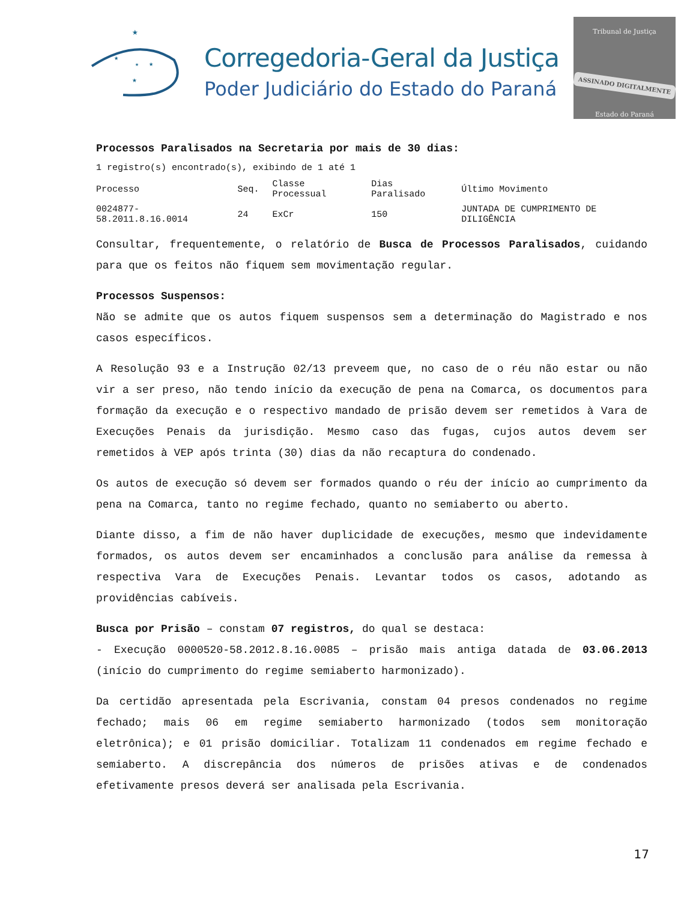★
★
★
★
★
Corregedoria-Geral da Justiça
Poder Judiciário do Estado do Paraná
Tribunal de Justiça
ASSINADO DIGITALMENTE
Estado do Paraná
Processos Paralisados na Secretaria por mais de 30 dias:
1 registro(s) encontrado(s), exibindo de 1 até 1
| Processo | Seq. | Classe Processual | Dias Paralisado | Último Movimento |
| 0024877-58.2011.8.16.0014 | 24 | ExCr | 150 | JUNTADA DE CUMPRIMENTO DE DILIGÊNCIA |
Consultar, frequentemente, o relatório de Busca de Processos Paralisados, cuidando para que os feitos não fiquem sem movimentação regular.
Processos Suspensos:
Não se admite que os autos fiquem suspensos sem a determinação do Magistrado e nos casos específicos.
A Resolução 93 e a Instrução 02/13 preveem que, no caso de o réu não estar ou não vir a ser preso, não tendo início da execução de pena na Comarca, os documentos para formação da execução e o respectivo mandado de prisão devem ser remetidos à Vara de Execuções Penais da jurisdição. Mesmo caso das fugas, cujos autos devem ser remetidos à VEP após trinta (30) dias da não recaptura do condenado.
Os autos de execução só devem ser formados quando o réu der início ao cumprimento da pena na Comarca, tanto no regime fechado, quanto no semiaberto ou aberto.
Diante disso, a fim de não haver duplicidade de execuções, mesmo que indevidamente formados, os autos devem ser encaminhados a conclusão para análise da remessa à respectiva Vara de Execuções Penais. Levantar todos os casos, adotando as providências cabíveis.
Busca por Prisão – constam 07 registros, do qual se destaca:
- Execução 0000520-58.2012.8.16.0085 – prisão mais antiga datada de 03.06.2013 (início do cumprimento do regime semiaberto harmonizado).
Da certidão apresentada pela Escrivania, constam 04 presos condenados no regime fechado; mais 06 em regime semiaberto harmonizado (todos sem monitoração eletrônica); e 01 prisão domiciliar. Totalizam 11 condenados em regime fechado e semiaberto. A discrepância dos números de prisões ativas e de condenados efetivamente presos deverá ser analisada pela Escrivania.
17